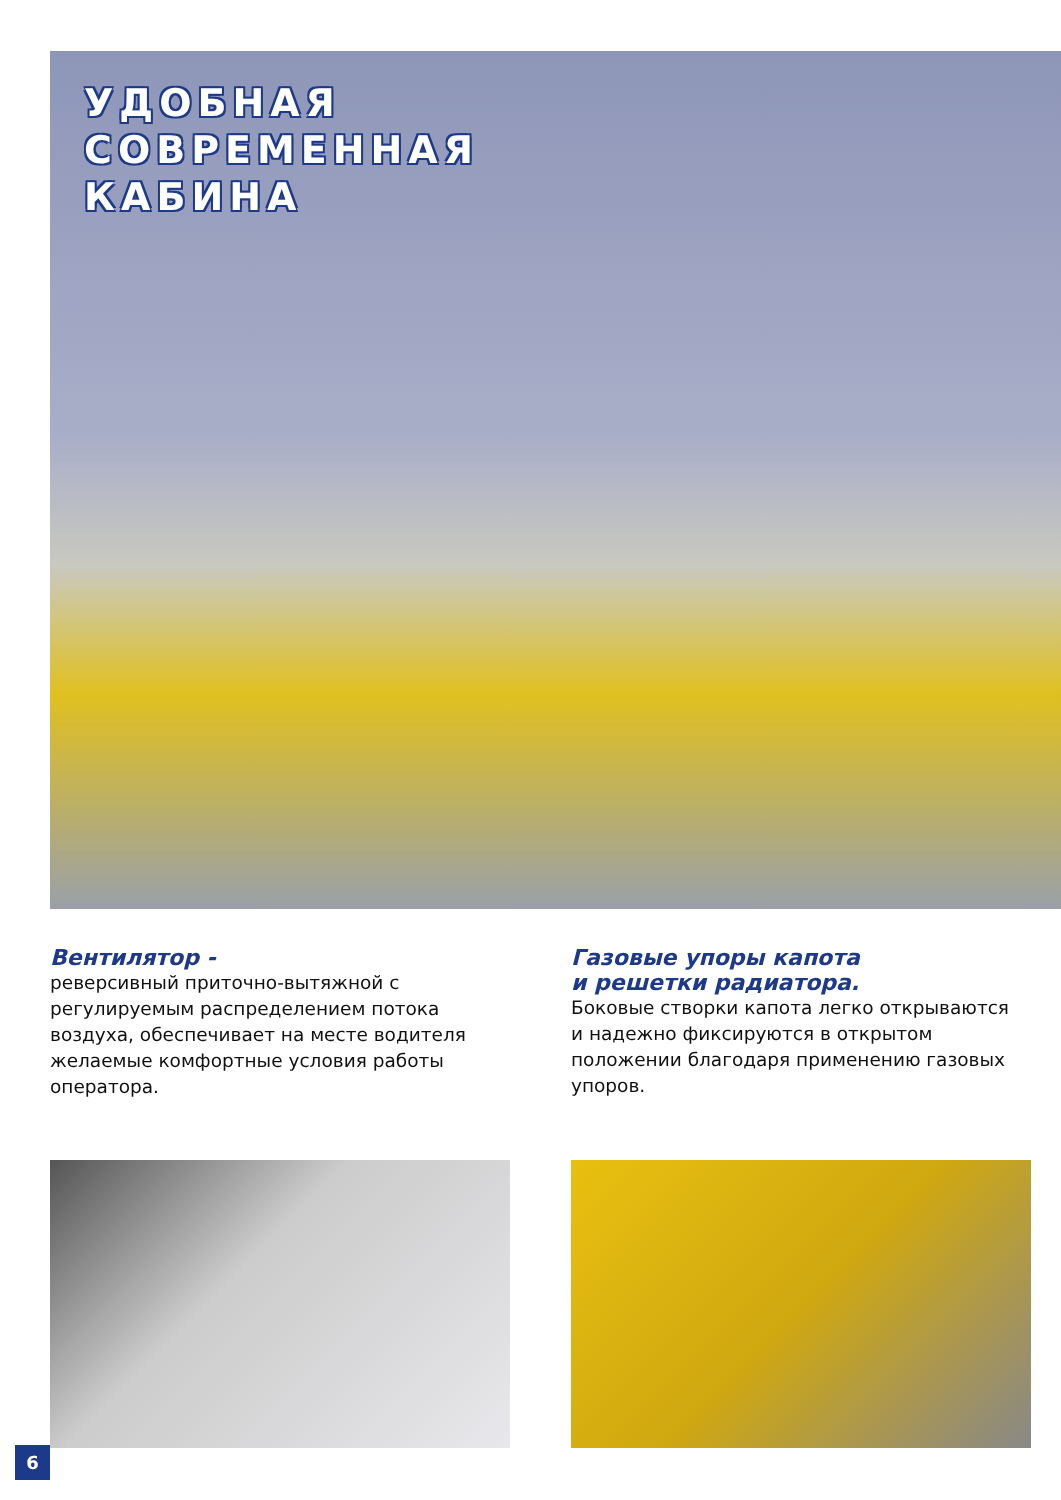УДОБНАЯ
СОВРЕМЕННАЯ
КАБИНА
Вентилятор -
реверсивный приточно-вытяжной с регулируемым распределением потока воздуха, обеспечивает на месте водителя желаемые комфортные условия работы оператора.
Газовые упоры капота
и решетки радиатора.
Боковые створки капота легко открываются и надежно фиксируются в открытом положении благодаря применению газовых упоров.
6